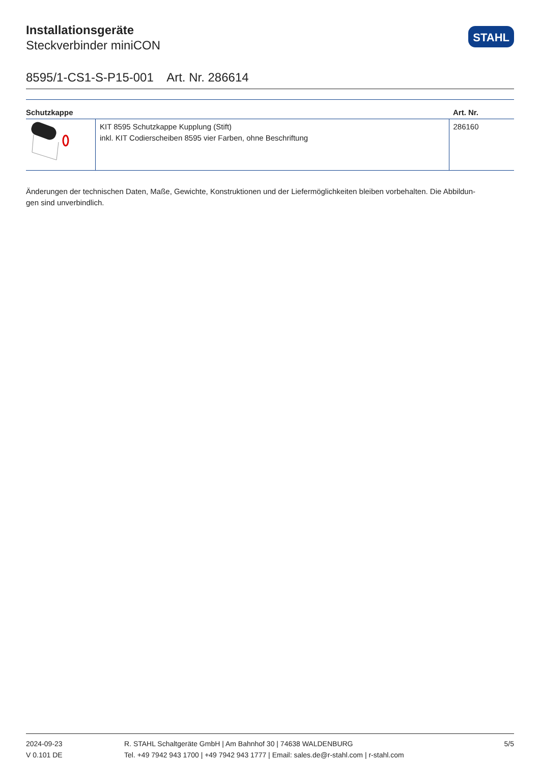Installationsgeräte
Steckverbinder miniCON
STAHL
8595/1-CS1-S-P15-001 Art. Nr. 286614
| Schutzkappe | | Art. Nr. |
| --- | --- | --- |
| | KIT 8595 Schutzkappe Kupplung (Stift) inkl. KIT Codierscheiben 8595 vier Farben, ohne Beschriftung | 286160 |
Änderungen der technischen Daten, Maße, Gewichte, Konstruktionen und der Liefermöglichkeiten bleiben vorbehalten. Die Abbildun-
gen sind unverbindlich.
2024-09-23
V 0.101 DE
R. STAHL Schaltgeräte GmbH | Am Bahnhof 30 | 74638 WALDENBURG
Tel. +49 7942 943 1700 | +49 7942 943 1777 | Email: sales.de@r-stahl.com | r-stahl.com
5/5